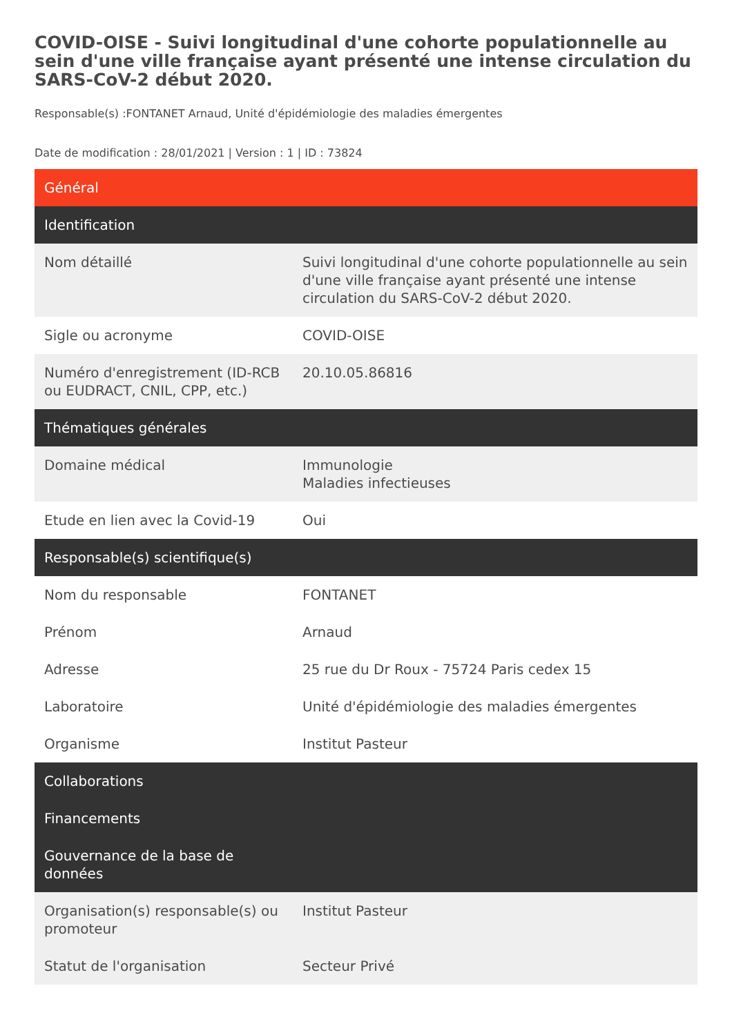COVID-OISE - Suivi longitudinal d'une cohorte populationnelle au sein d'une ville française ayant présenté une intense circulation du SARS-CoV-2 début 2020.
Responsable(s) :FONTANET Arnaud, Unité d'épidémiologie des maladies émergentes
Date de modification : 28/01/2021 | Version : 1 | ID : 73824
| Général | |
| --- | --- |
| Identification | |
| Nom détaillé | Suivi longitudinal d'une cohorte populationnelle au sein d'une ville française ayant présenté une intense circulation du SARS-CoV-2 début 2020. |
| Sigle ou acronyme | COVID-OISE |
| Numéro d'enregistrement (ID-RCB ou EUDRACT, CNIL, CPP, etc.) | 20.10.05.86816 |
| Thématiques générales | |
| Domaine médical | Immunologie Maladies infectieuses |
| Etude en lien avec la Covid-19 | Oui |
| Responsable(s) scientifique(s) | |
| Nom du responsable | FONTANET |
| Prénom | Arnaud |
| Adresse | 25 rue du Dr Roux - 75724 Paris cedex 15 |
| Laboratoire | Unité d'épidémiologie des maladies émergentes |
| Organisme | Institut Pasteur |
| Collaborations | |
| Financements | |
| Gouvernance de la base de données | |
| Organisation(s) responsable(s) ou promoteur | Institut Pasteur |
| Statut de l'organisation | Secteur Privé |